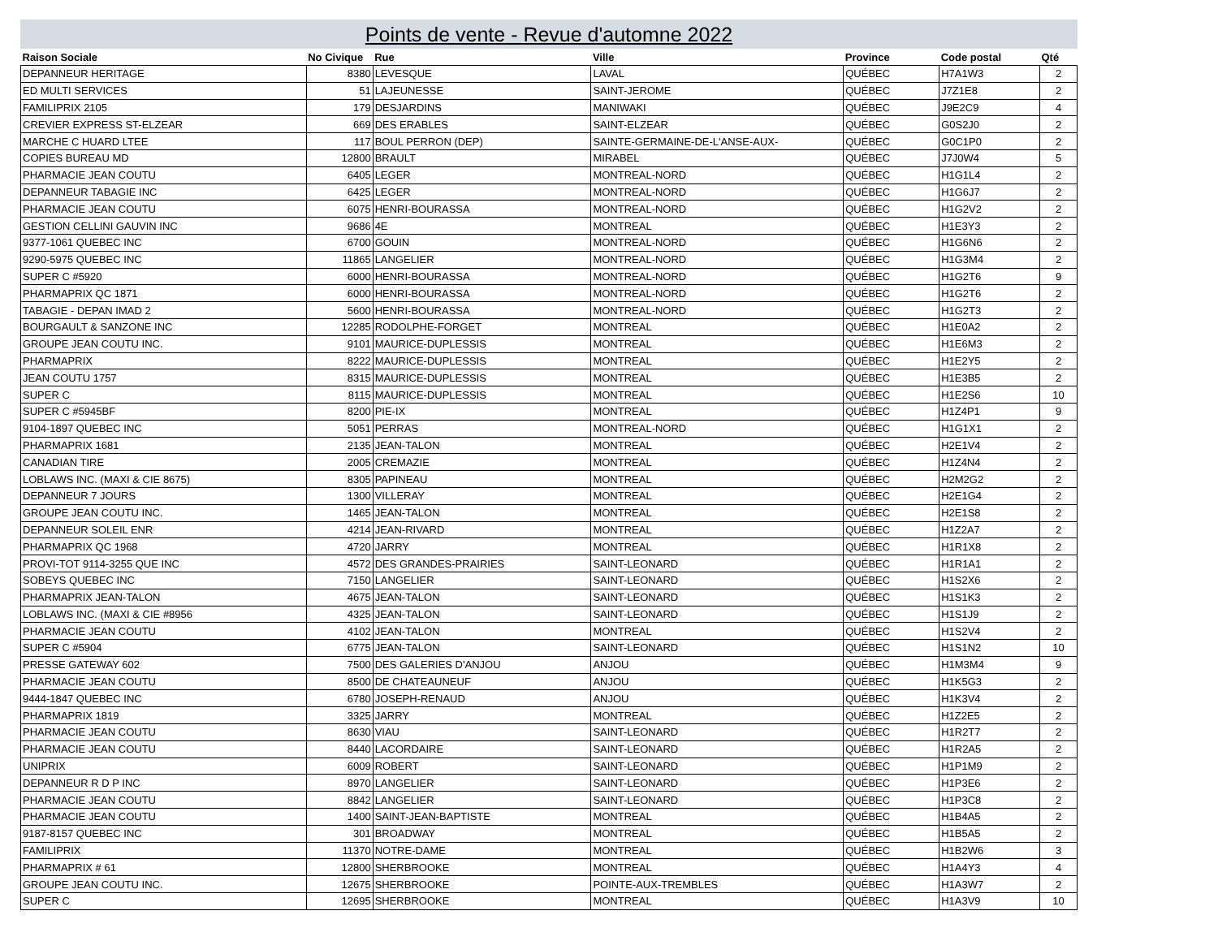Points de vente - Revue d'automne 2022
| Raison Sociale | No Civique | Rue | Ville | Province | Code postal | Qté |
| --- | --- | --- | --- | --- | --- | --- |
| DEPANNEUR HERITAGE | 8380 | LEVESQUE | LAVAL | QUÉBEC | H7A1W3 | 2 |
| ED MULTI SERVICES | 51 | LAJEUNESSE | SAINT-JEROME | QUÉBEC | J7Z1E8 | 2 |
| FAMILIPRIX 2105 | 179 | DESJARDINS | MANIWAKI | QUÉBEC | J9E2C9 | 4 |
| CREVIER EXPRESS ST-ELZEAR | 669 | DES ERABLES | SAINT-ELZEAR | QUÉBEC | G0S2J0 | 2 |
| MARCHE C HUARD LTEE | 117 | BOUL PERRON (DEP) | SAINTE-GERMAINE-DE-L'ANSE-AUX- | QUÉBEC | G0C1P0 | 2 |
| COPIES BUREAU MD | 12800 | BRAULT | MIRABEL | QUÉBEC | J7J0W4 | 5 |
| PHARMACIE JEAN COUTU | 6405 | LEGER | MONTREAL-NORD | QUÉBEC | H1G1L4 | 2 |
| DEPANNEUR TABAGIE INC | 6425 | LEGER | MONTREAL-NORD | QUÉBEC | H1G6J7 | 2 |
| PHARMACIE JEAN COUTU | 6075 | HENRI-BOURASSA | MONTREAL-NORD | QUÉBEC | H1G2V2 | 2 |
| GESTION CELLINI GAUVIN INC | 9686 | 4E | MONTREAL | QUÉBEC | H1E3Y3 | 2 |
| 9377-1061 QUEBEC INC | 6700 | GOUIN | MONTREAL-NORD | QUÉBEC | H1G6N6 | 2 |
| 9290-5975 QUEBEC INC | 11865 | LANGELIER | MONTREAL-NORD | QUÉBEC | H1G3M4 | 2 |
| SUPER C #5920 | 6000 | HENRI-BOURASSA | MONTREAL-NORD | QUÉBEC | H1G2T6 | 9 |
| PHARMAPRIX QC 1871 | 6000 | HENRI-BOURASSA | MONTREAL-NORD | QUÉBEC | H1G2T6 | 2 |
| TABAGIE - DEPAN IMAD 2 | 5600 | HENRI-BOURASSA | MONTREAL-NORD | QUÉBEC | H1G2T3 | 2 |
| BOURGAULT & SANZONE INC | 12285 | RODOLPHE-FORGET | MONTREAL | QUÉBEC | H1E0A2 | 2 |
| GROUPE JEAN COUTU INC. | 9101 | MAURICE-DUPLESSIS | MONTREAL | QUÉBEC | H1E6M3 | 2 |
| PHARMAPRIX | 8222 | MAURICE-DUPLESSIS | MONTREAL | QUÉBEC | H1E2Y5 | 2 |
| JEAN COUTU 1757 | 8315 | MAURICE-DUPLESSIS | MONTREAL | QUÉBEC | H1E3B5 | 2 |
| SUPER C | 8115 | MAURICE-DUPLESSIS | MONTREAL | QUÉBEC | H1E2S6 | 10 |
| SUPER C #5945BF | 8200 | PIE-IX | MONTREAL | QUÉBEC | H1Z4P1 | 9 |
| 9104-1897 QUEBEC INC | 5051 | PERRAS | MONTREAL-NORD | QUÉBEC | H1G1X1 | 2 |
| PHARMAPRIX 1681 | 2135 | JEAN-TALON | MONTREAL | QUÉBEC | H2E1V4 | 2 |
| CANADIAN TIRE | 2005 | CREMAZIE | MONTREAL | QUÉBEC | H1Z4N4 | 2 |
| LOBLAWS INC. (MAXI & CIE 8675) | 8305 | PAPINEAU | MONTREAL | QUÉBEC | H2M2G2 | 2 |
| DEPANNEUR 7 JOURS | 1300 | VILLERAY | MONTREAL | QUÉBEC | H2E1G4 | 2 |
| GROUPE JEAN COUTU INC. | 1465 | JEAN-TALON | MONTREAL | QUÉBEC | H2E1S8 | 2 |
| DEPANNEUR SOLEIL ENR | 4214 | JEAN-RIVARD | MONTREAL | QUÉBEC | H1Z2A7 | 2 |
| PHARMAPRIX QC 1968 | 4720 | JARRY | MONTREAL | QUÉBEC | H1R1X8 | 2 |
| PROVI-TOT 9114-3255 QUE INC | 4572 | DES GRANDES-PRAIRIES | SAINT-LEONARD | QUÉBEC | H1R1A1 | 2 |
| SOBEYS QUEBEC INC | 7150 | LANGELIER | SAINT-LEONARD | QUÉBEC | H1S2X6 | 2 |
| PHARMAPRIX JEAN-TALON | 4675 | JEAN-TALON | SAINT-LEONARD | QUÉBEC | H1S1K3 | 2 |
| LOBLAWS INC. (MAXI & CIE #8956 | 4325 | JEAN-TALON | SAINT-LEONARD | QUÉBEC | H1S1J9 | 2 |
| PHARMACIE JEAN COUTU | 4102 | JEAN-TALON | MONTREAL | QUÉBEC | H1S2V4 | 2 |
| SUPER C #5904 | 6775 | JEAN-TALON | SAINT-LEONARD | QUÉBEC | H1S1N2 | 10 |
| PRESSE GATEWAY 602 | 7500 | DES GALERIES D'ANJOU | ANJOU | QUÉBEC | H1M3M4 | 9 |
| PHARMACIE JEAN COUTU | 8500 | DE CHATEAUNEUF | ANJOU | QUÉBEC | H1K5G3 | 2 |
| 9444-1847 QUEBEC INC | 6780 | JOSEPH-RENAUD | ANJOU | QUÉBEC | H1K3V4 | 2 |
| PHARMAPRIX 1819 | 3325 | JARRY | MONTREAL | QUÉBEC | H1Z2E5 | 2 |
| PHARMACIE JEAN COUTU | 8630 | VIAU | SAINT-LEONARD | QUÉBEC | H1R2T7 | 2 |
| PHARMACIE JEAN COUTU | 8440 | LACORDAIRE | SAINT-LEONARD | QUÉBEC | H1R2A5 | 2 |
| UNIPRIX | 6009 | ROBERT | SAINT-LEONARD | QUÉBEC | H1P1M9 | 2 |
| DEPANNEUR R D P INC | 8970 | LANGELIER | SAINT-LEONARD | QUÉBEC | H1P3E6 | 2 |
| PHARMACIE JEAN COUTU | 8842 | LANGELIER | SAINT-LEONARD | QUÉBEC | H1P3C8 | 2 |
| PHARMACIE JEAN COUTU | 1400 | SAINT-JEAN-BAPTISTE | MONTREAL | QUÉBEC | H1B4A5 | 2 |
| 9187-8157 QUEBEC INC | 301 | BROADWAY | MONTREAL | QUÉBEC | H1B5A5 | 2 |
| FAMILIPRIX | 11370 | NOTRE-DAME | MONTREAL | QUÉBEC | H1B2W6 | 3 |
| PHARMAPRIX # 61 | 12800 | SHERBROOKE | MONTREAL | QUÉBEC | H1A4Y3 | 4 |
| GROUPE JEAN COUTU INC. | 12675 | SHERBROOKE | POINTE-AUX-TREMBLES | QUÉBEC | H1A3W7 | 2 |
| SUPER C | 12695 | SHERBROOKE | MONTREAL | QUÉBEC | H1A3V9 | 10 |